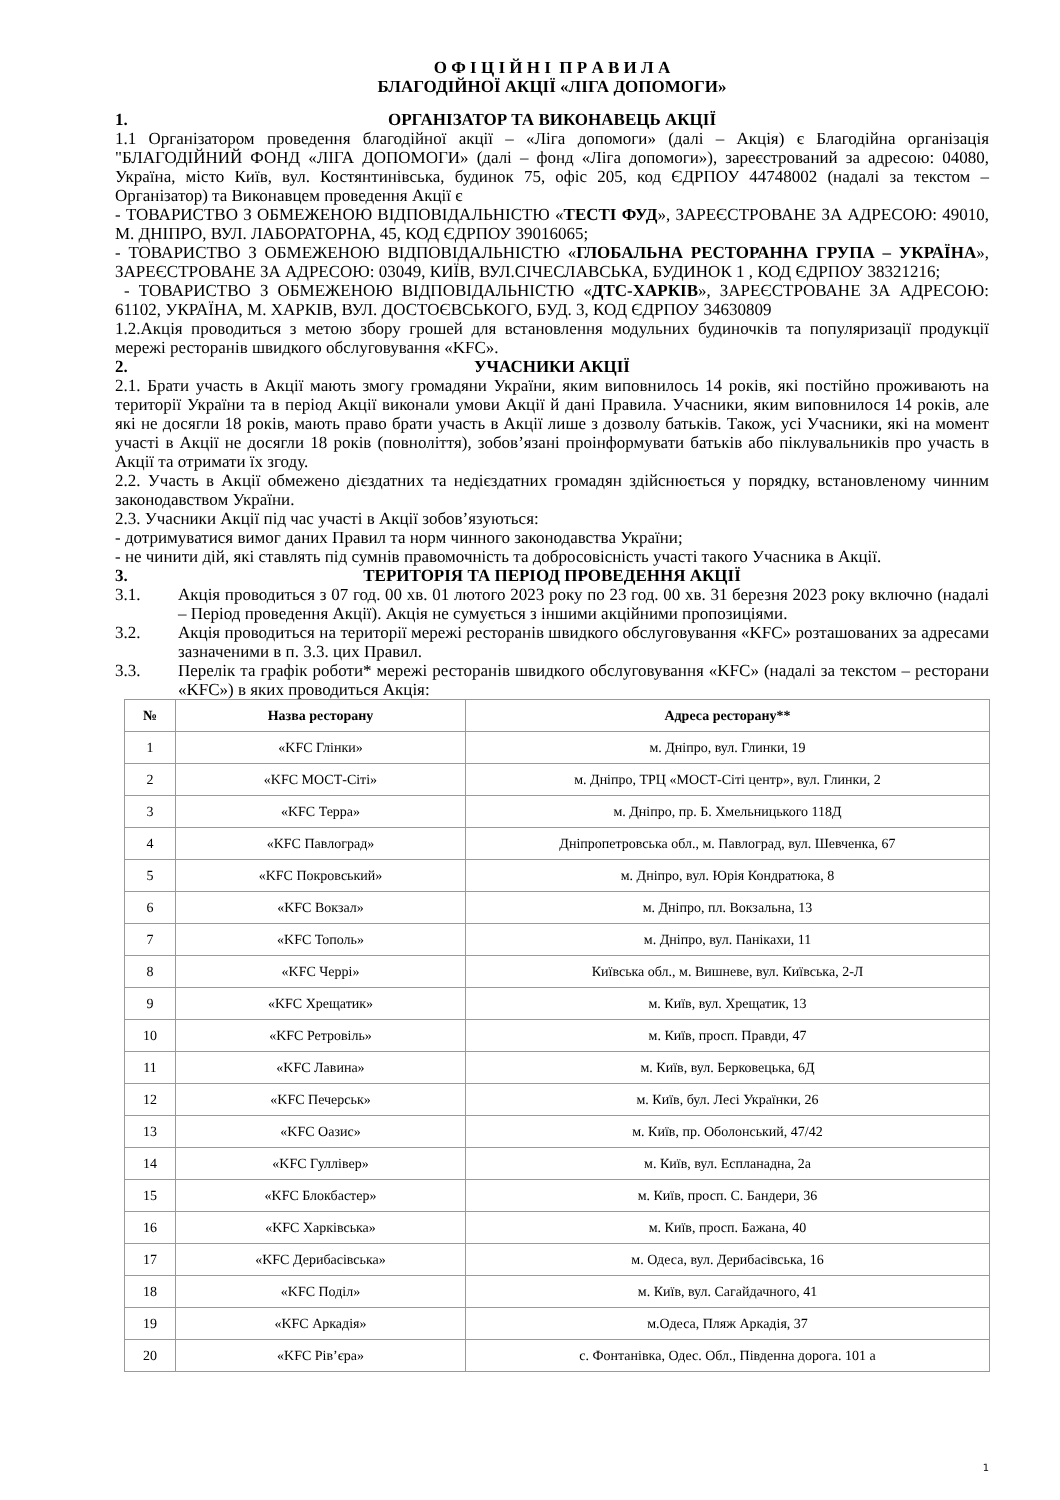О Ф І Ц І Й Н І П Р А В И Л А
БЛАГОДІЙНОЇ АКЦІЇ «ЛІГА ДОПОМОГИ»
1. ОРГАНІЗАТОР ТА ВИКОНАВЕЦЬ АКЦІЇ
1.1 Організатором проведення благодійної акції – «Ліга допомоги» (далі – Акція) є Благодійна організація "БЛАГОДІЙНИЙ ФОНД «ЛІГА ДОПОМОГИ» (далі – фонд «Ліга допомоги»), зареєстрований за адресою: 04080, Україна, місто Київ, вул. Костянтинівська, будинок 75, офіс 205, код ЄДРПОУ 44748002 (надалі за текстом – Організатор) та Виконавцем проведення Акції є
- ТОВАРИСТВО З ОБМЕЖЕНОЮ ВІДПОВІДАЛЬНІСТЮ «ТЕСТІ ФУД», ЗАРЕЄСТРОВАНЕ ЗА АДРЕСОЮ: 49010, М. ДНІПРО, ВУЛ. ЛАБОРАТОРНА, 45, КОД ЄДРПОУ 39016065;
- ТОВАРИСТВО З ОБМЕЖЕНОЮ ВІДПОВІДАЛЬНІСТЮ «ГЛОБАЛЬНА РЕСТОРАННА ГРУПА – УКРАЇНА», ЗАРЕЄСТРОВАНЕ ЗА АДРЕСОЮ: 03049, КИЇВ, ВУЛ.СІЧЕСЛАВСЬКА, БУДИНОК 1 , КОД ЄДРПОУ 38321216;
- ТОВАРИСТВО З ОБМЕЖЕНОЮ ВІДПОВІДАЛЬНІСТЮ «ДТС-ХАРКІВ», ЗАРЕЄСТРОВАНЕ ЗА АДРЕСОЮ: 61102, УКРАЇНА, М. ХАРКІВ, ВУЛ. ДОСТОЄВСЬКОГО, БУД. 3, КОД ЄДРПОУ 34630809
1.2.Акція проводиться з метою збору грошей для встановлення модульних будиночків та популяризації продукції мережі ресторанів швидкого обслуговування «KFC».
2. УЧАСНИКИ АКЦІЇ
2.1. Брати участь в Акції мають змогу громадяни України, яким виповнилось 14 років, які постійно проживають на території України та в період Акції виконали умови Акції й дані Правила. Учасники, яким виповнилося 14 років, але які не досягли 18 років, мають право брати участь в Акції лише з дозволу батьків. Також, усі Учасники, які на момент участі в Акції не досягли 18 років (повноліття), зобов’язані проінформувати батьків або піклувальників про участь в Акції та отримати їх згоду.
2.2. Участь в Акції обмежено дієздатних та недієздатних громадян здійснюється у порядку, встановленому чинним законодавством України.
2.3. Учасники Акції під час участі в Акції зобов’язуються:
- дотримуватися вимог даних Правил та норм чинного законодавства України;
- не чинити дій, які ставлять під сумнів правомочність та добросовісність участі такого Учасника в Акції.
3. ТЕРИТОРІЯ ТА ПЕРІОД ПРОВЕДЕННЯ АКЦІЇ
3.1. Акція проводиться з 07 год. 00 хв. 01 лютого 2023 року по 23 год. 00 хв. 31 березня 2023 року включно (надалі – Період проведення Акції). Акція не сумується з іншими акційними пропозиціями.
3.2. Акція проводиться на території мережі ресторанів швидкого обслуговування «KFC» розташованих за адресами зазначеними в п. 3.3. цих Правил.
3.3. Перелік та графік роботи* мережі ресторанів швидкого обслуговування «KFC» (надалі за текстом – ресторани «KFC») в яких проводиться Акція:
| № | Назва ресторану | Адреса ресторану** |
| --- | --- | --- |
| 1 | «KFC Глінки» | м. Дніпро, вул. Глинки, 19 |
| 2 | «KFC МОСТ-Сіті» | м. Дніпро, ТРЦ «МОСТ-Сіті центр», вул. Глинки, 2 |
| 3 | «KFC Терра» | м. Дніпро, пр. Б. Хмельницького 118Д |
| 4 | «KFC Павлоград» | Дніпропетровська обл., м. Павлоград, вул. Шевченка, 67 |
| 5 | «KFC Покровський» | м. Дніпро, вул. Юрія Кондратюка, 8 |
| 6 | «KFC Вокзал» | м. Дніпро, пл. Вокзальна, 13 |
| 7 | «KFC Тополь» | м. Дніпро, вул. Панікахи, 11 |
| 8 | «KFC Черрі» | Київська обл., м. Вишневе, вул. Київська, 2-Л |
| 9 | «KFC Хрещатик» | м. Київ, вул. Хрещатик, 13 |
| 10 | «KFC Ретровіль» | м. Київ, просп. Правди, 47 |
| 11 | «KFC Лавина» | м. Київ, вул. Берковецька, 6Д |
| 12 | «KFC Печерськ» | м. Київ, бул. Лесі Українки, 26 |
| 13 | «KFC Оазис» | м. Київ, пр. Оболонський, 47/42 |
| 14 | «KFC Гуллівер» | м. Київ, вул. Еспланадна, 2а |
| 15 | «KFC Блокбастер» | м. Київ, просп. С. Бандери, 36 |
| 16 | «KFC Харківська» | м. Київ, просп. Бажана, 40 |
| 17 | «KFC Дерибасівська» | м. Одеса, вул. Дерибасівська, 16 |
| 18 | «KFC Поділ» | м. Київ, вул. Сагайдачного, 41 |
| 19 | «KFC Аркадія» | м.Одеса, Пляж Аркадія, 37 |
| 20 | «KFC Рів’єра» | с. Фонтанівка, Одес. Обл., Південна дорога. 101 а |
1